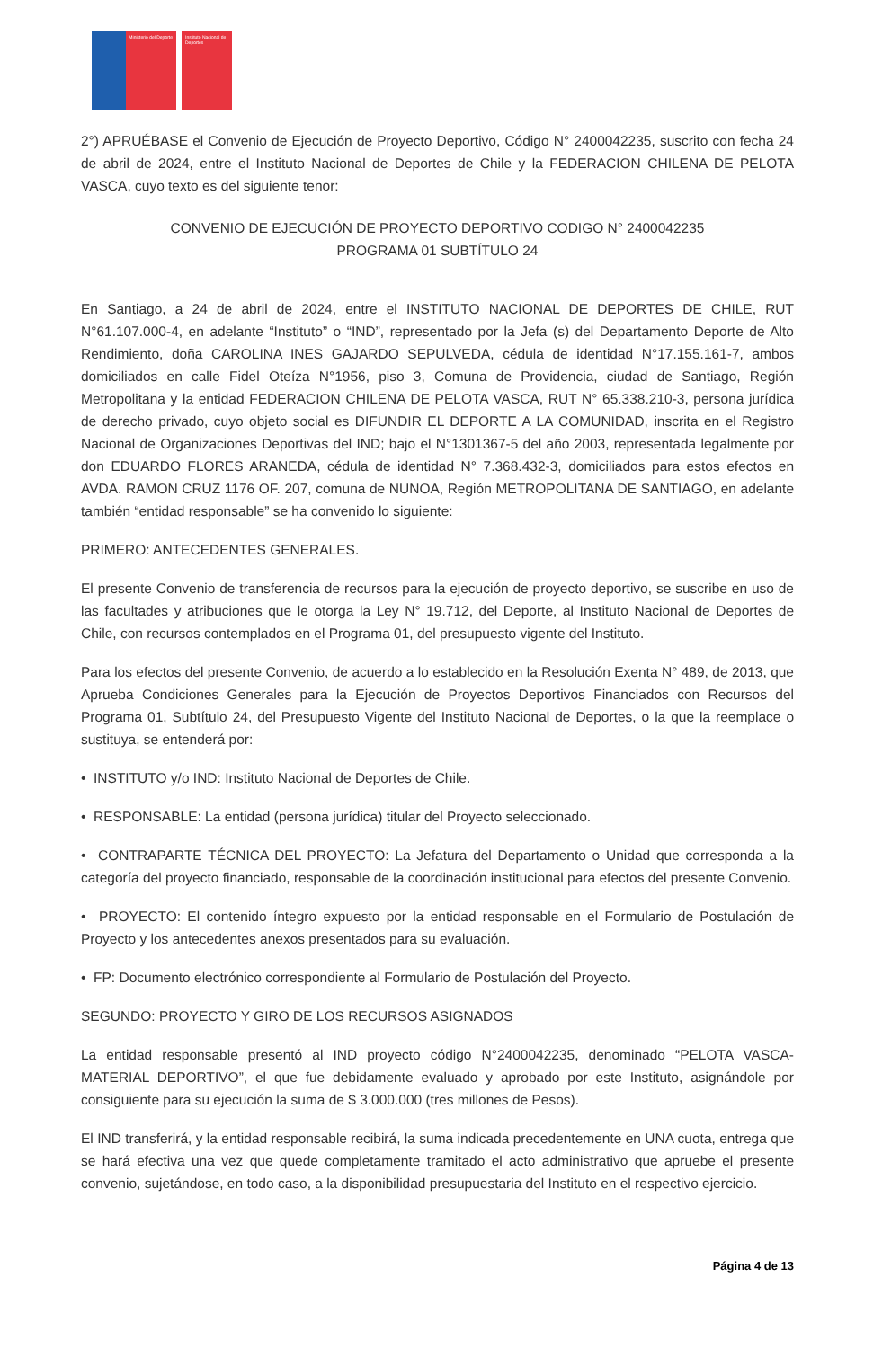Ministerio del Deporte Instituto Nacional de Deportes
2°) APRUÉBASE el Convenio de Ejecución de Proyecto Deportivo, Código N° 2400042235, suscrito con fecha 24 de abril de 2024, entre el Instituto Nacional de Deportes de Chile y la FEDERACION CHILENA DE PELOTA VASCA, cuyo texto es del siguiente tenor:
CONVENIO DE EJECUCIÓN DE PROYECTO DEPORTIVO CODIGO N° 2400042235
PROGRAMA 01 SUBTÍTULO 24
En Santiago, a 24 de abril de 2024, entre el INSTITUTO NACIONAL DE DEPORTES DE CHILE, RUT N°61.107.000-4, en adelante “Instituto” o “IND”, representado por la Jefa (s) del Departamento Deporte de Alto Rendimiento, doña CAROLINA INES GAJARDO SEPULVEDA, cédula de identidad N°17.155.161-7, ambos domiciliados en calle Fidel Oteíza N°1956, piso 3, Comuna de Providencia, ciudad de Santiago, Región Metropolitana y la entidad FEDERACION CHILENA DE PELOTA VASCA, RUT N° 65.338.210-3, persona jurídica de derecho privado, cuyo objeto social es DIFUNDIR EL DEPORTE A LA COMUNIDAD, inscrita en el Registro Nacional de Organizaciones Deportivas del IND; bajo el N°1301367-5 del año 2003, representada legalmente por don EDUARDO FLORES ARANEDA, cédula de identidad N° 7.368.432-3, domiciliados para estos efectos en AVDA. RAMON CRUZ 1176 OF. 207, comuna de NUNOA, Región METROPOLITANA DE SANTIAGO, en adelante también “entidad responsable” se ha convenido lo siguiente:
PRIMERO: ANTECEDENTES GENERALES.
El presente Convenio de transferencia de recursos para la ejecución de proyecto deportivo, se suscribe en uso de las facultades y atribuciones que le otorga la Ley N° 19.712, del Deporte, al Instituto Nacional de Deportes de Chile, con recursos contemplados en el Programa 01, del presupuesto vigente del Instituto.
Para los efectos del presente Convenio, de acuerdo a lo establecido en la Resolución Exenta N° 489, de 2013, que Aprueba Condiciones Generales para la Ejecución de Proyectos Deportivos Financiados con Recursos del Programa 01, Subtítulo 24, del Presupuesto Vigente del Instituto Nacional de Deportes, o la que la reemplace o sustituya, se entenderá por:
• INSTITUTO y/o IND: Instituto Nacional de Deportes de Chile.
• RESPONSABLE: La entidad (persona jurídica) titular del Proyecto seleccionado.
• CONTRAPARTE TÉCNICA DEL PROYECTO: La Jefatura del Departamento o Unidad que corresponda a la categoría del proyecto financiado, responsable de la coordinación institucional para efectos del presente Convenio.
• PROYECTO: El contenido íntegro expuesto por la entidad responsable en el Formulario de Postulación de Proyecto y los antecedentes anexos presentados para su evaluación.
• FP: Documento electrónico correspondiente al Formulario de Postulación del Proyecto.
SEGUNDO: PROYECTO Y GIRO DE LOS RECURSOS ASIGNADOS
La entidad responsable presentó al IND proyecto código N°2400042235, denominado “PELOTA VASCA-MATERIAL DEPORTIVO”, el que fue debidamente evaluado y aprobado por este Instituto, asignándole por consiguiente para su ejecución la suma de $ 3.000.000 (tres millones de Pesos).
El IND transferirá, y la entidad responsable recibirá, la suma indicada precedentemente en UNA cuota, entrega que se hará efectiva una vez que quede completamente tramitado el acto administrativo que apruebe el presente convenio, sujetándose, en todo caso, a la disponibilidad presupuestaria del Instituto en el respectivo ejercicio.
Página 4 de 13